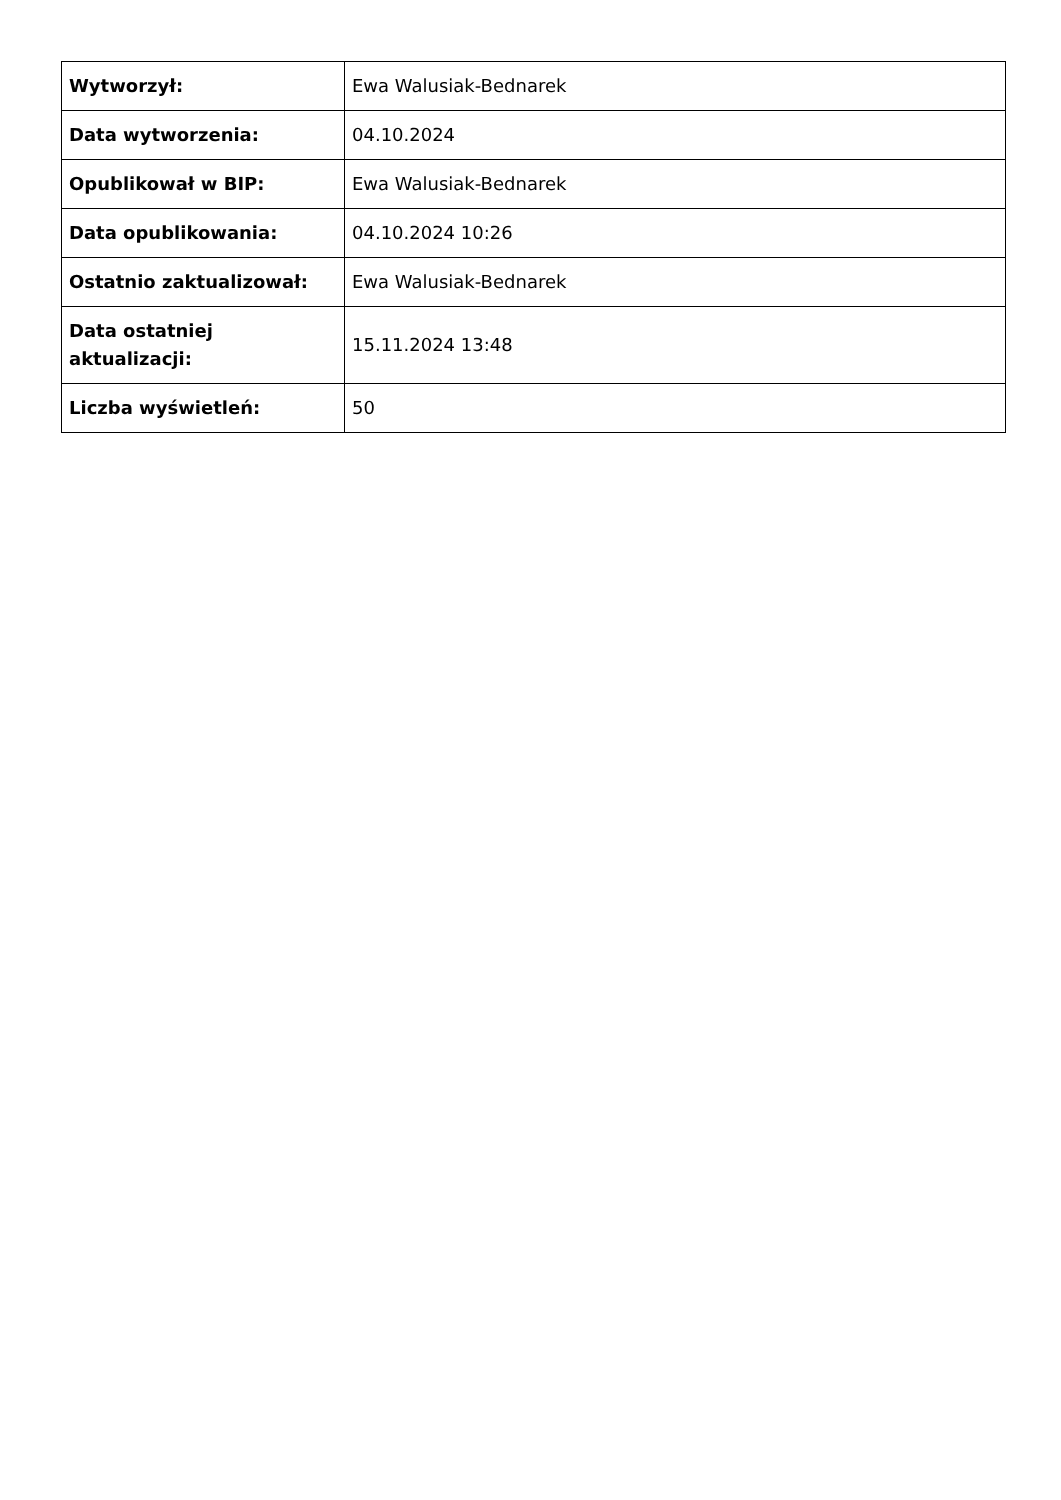| Wytworzył: | Ewa Walusiak-Bednarek |
| Data wytworzenia: | 04.10.2024 |
| Opublikował w BIP: | Ewa Walusiak-Bednarek |
| Data opublikowania: | 04.10.2024 10:26 |
| Ostatnio zaktualizował: | Ewa Walusiak-Bednarek |
| Data ostatniej aktualizacji: | 15.11.2024 13:48 |
| Liczba wyświetleń: | 50 |